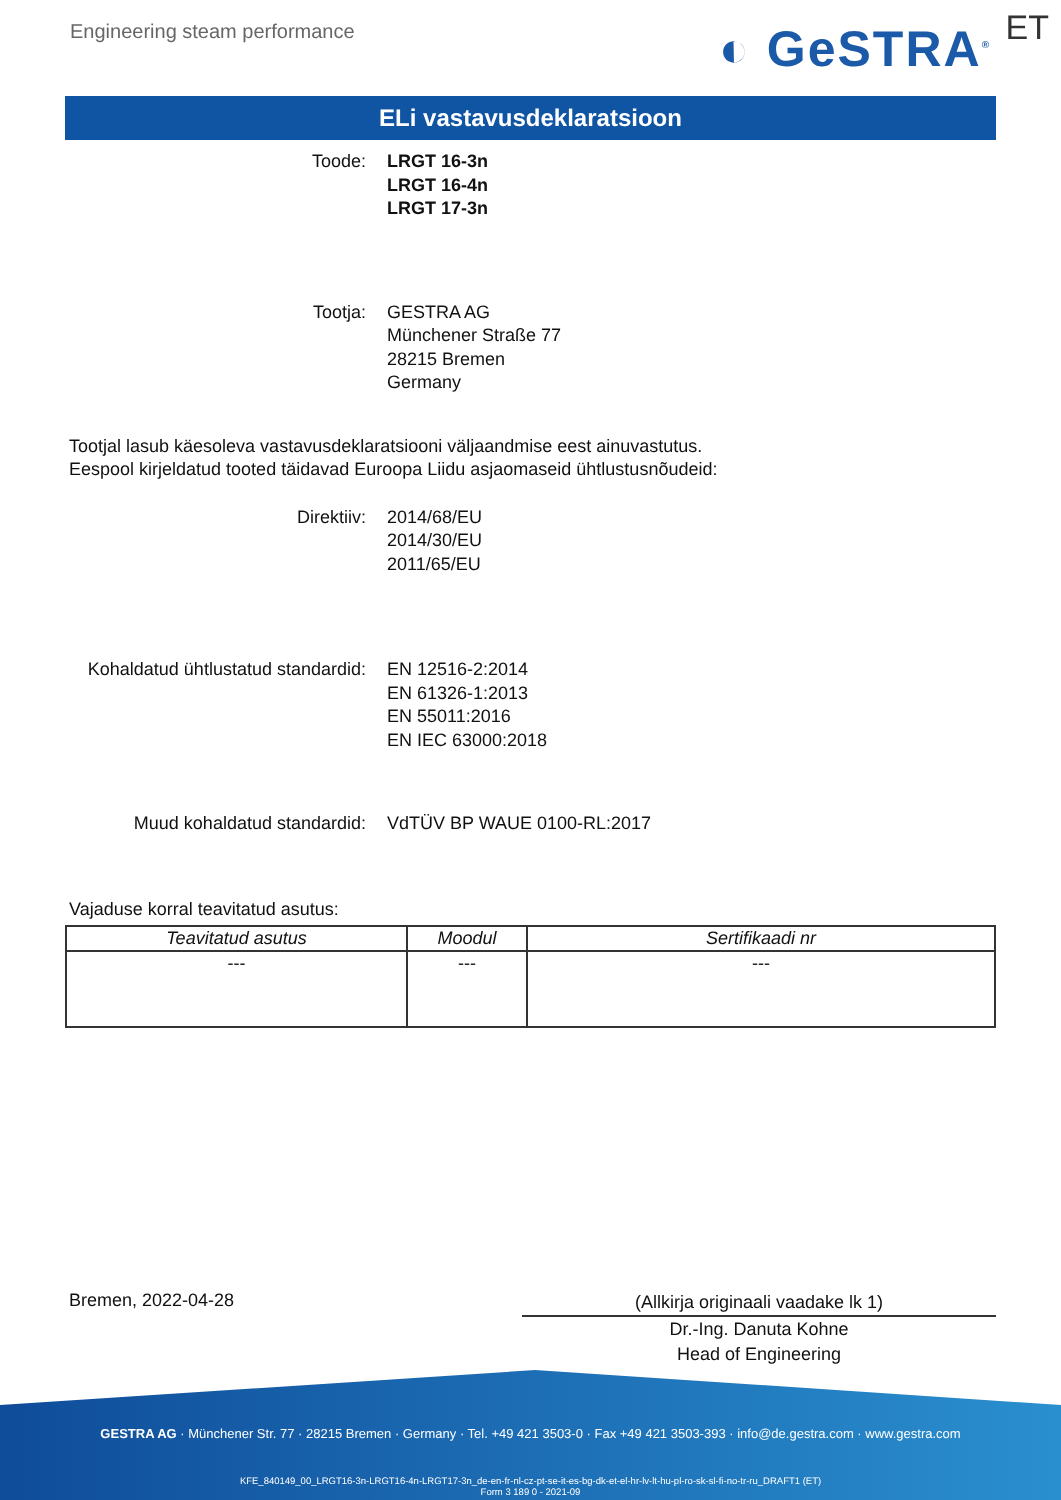Engineering steam performance
◐ GeSTRA<sup>®</sup>
ET
ELi vastavusdeklaratsioon
Toode: LRGT 16-3n
LRGT 16-4n
LRGT 17-3n
Tootja: GESTRA AG
Münchener Straße 77
28215 Bremen
Germany
Tootjal lasub käesoleva vastavusdeklaratsiooni väljaandmise eest ainuvastutus.
Eespool kirjeldatud tooted täidavad Euroopa Liidu asjaomaseid ühtlustusnõudeid:
Direktiiv: 2014/68/EU
2014/30/EU
2011/65/EU
Kohaldatud ühtlustatud standardid: EN 12516-2:2014
EN 61326-1:2013
EN 55011:2016
EN IEC 63000:2018
Muud kohaldatud standardid: VdTÜV BP WAUE 0100-RL:2017
Vajaduse korral teavitatud asutus:
| Teavitatud asutus | Moodul | Sertifikaadi nr |
| --- | --- | --- |
| --- | --- | --- |
Bremen, 2022-04-28
(Allkirja originaali vaadake lk 1)
Dr.-Ing. Danuta Kohne
Head of Engineering
GESTRA AG · Münchener Str. 77 · 28215 Bremen · Germany · Tel. +49 421 3503-0 · Fax +49 421 3503-393 · info@de.gestra.com · www.gestra.com
KFE_840149_00_LRGT16-3n-LRGT16-4n-LRGT17-3n_de-en-fr-nl-cz-pt-se-it-es-bg-dk-et-el-hr-lv-lt-hu-pl-ro-sk-sl-fi-no-tr-ru_DRAFT1 (ET)
Form 3 189 0 - 2021-09